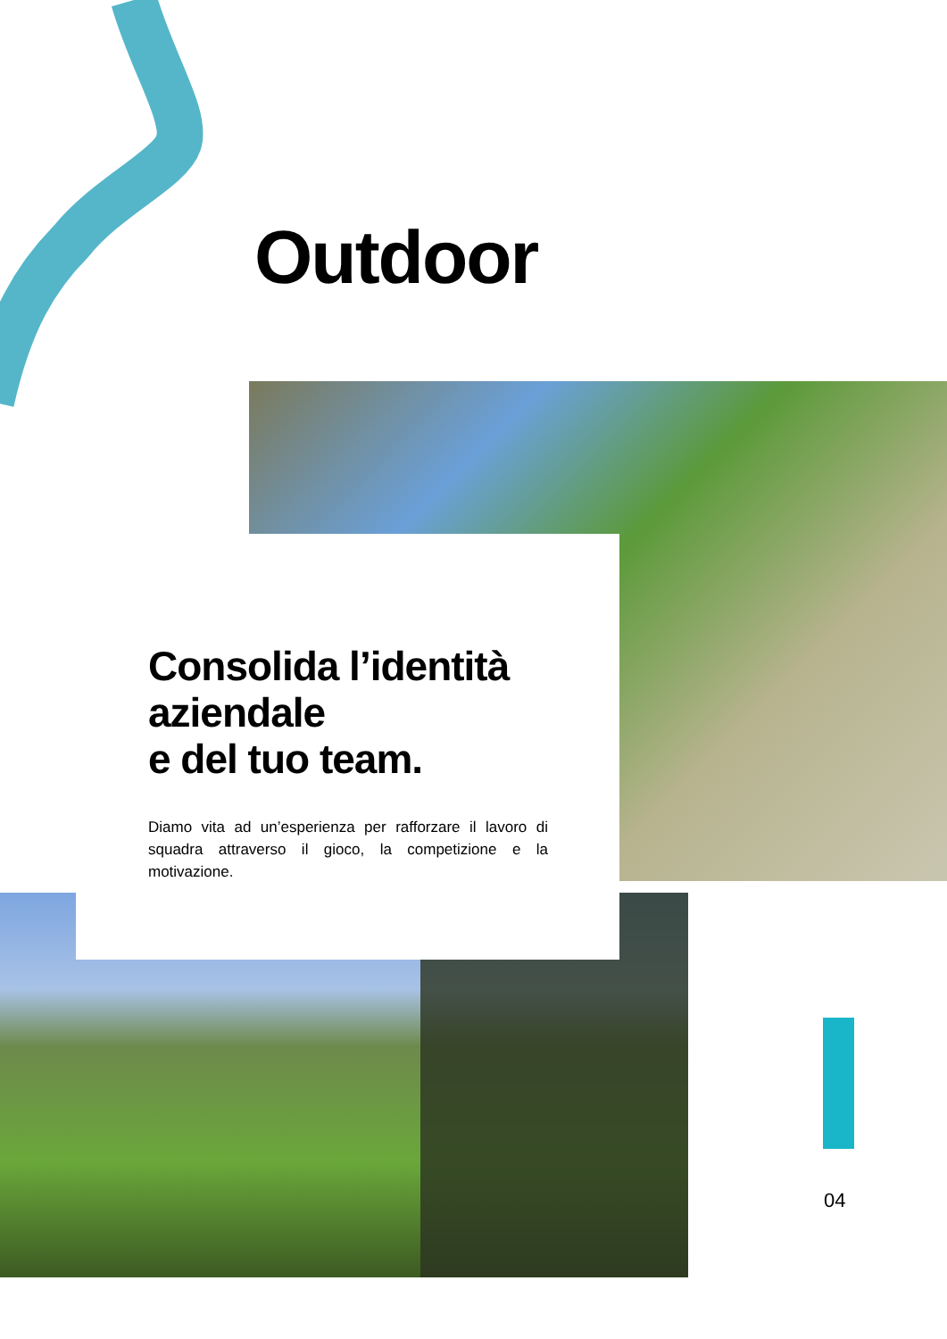Outdoor
Consolida l’identità aziendale
e del tuo team.
Diamo vita ad un’esperienza per rafforzare il lavoro di squadra attraverso il gioco, la competizione e la motivazione.
04